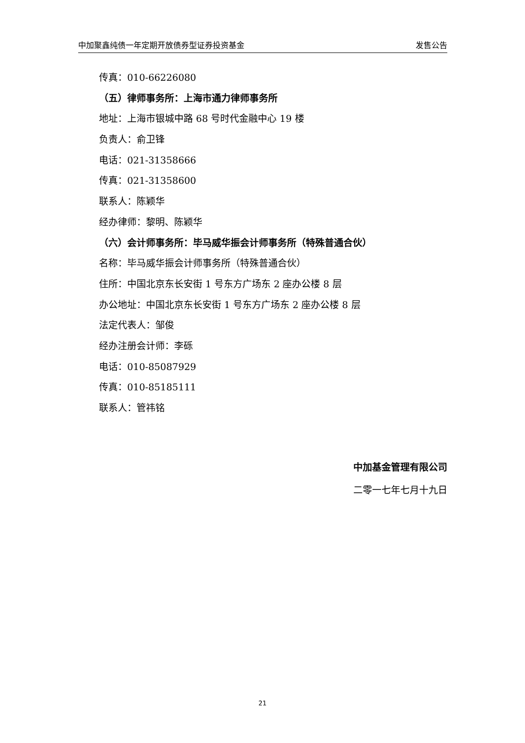中加聚鑫纯债一年定期开放债券型证券投资基金 发售公告
传真：010-66226080
（五）律师事务所：上海市通力律师事务所
地址：上海市银城中路 68 号时代金融中心 19 楼
负责人：俞卫锋
电话：021-31358666
传真：021-31358600
联系人：陈颖华
经办律师：黎明、陈颖华
（六）会计师事务所：毕马威华振会计师事务所（特殊普通合伙）
名称：毕马威华振会计师事务所（特殊普通合伙）
住所：中国北京东长安街 1 号东方广场东 2 座办公楼 8 层
办公地址：中国北京东长安街 1 号东方广场东 2 座办公楼 8 层
法定代表人：邹俊
经办注册会计师：李砾
电话：010-85087929
传真：010-85185111
联系人：管祎铭
中加基金管理有限公司
二零一七年七月十九日
21